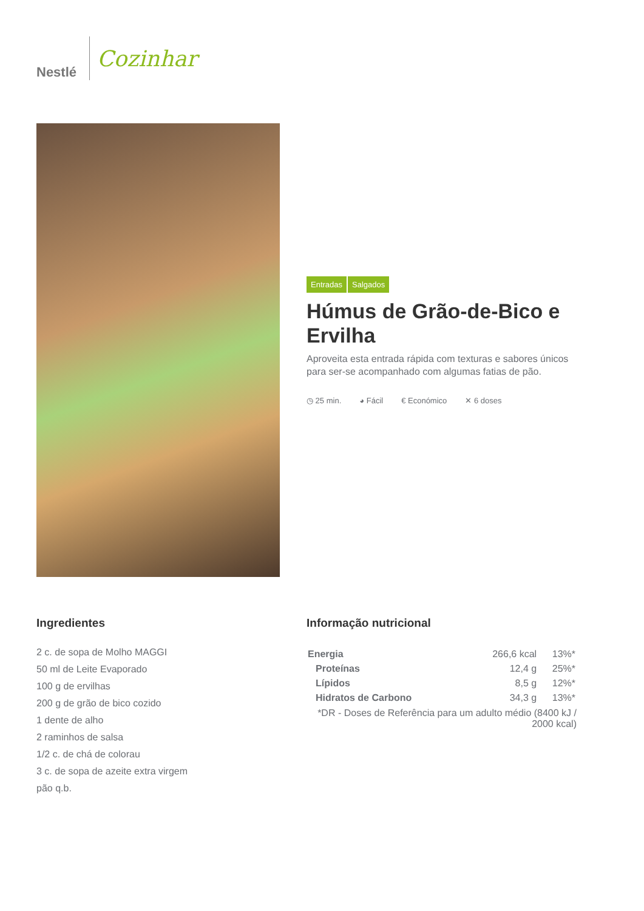Nestlé
Cozinhar
Entradas Salgados
Húmus de Grão-de-Bico e Ervilha
Aproveita esta entrada rápida com texturas e sabores únicos para ser-se acompanhado com algumas fatias de pão.
◷ 25 min. ◕ Fácil € Económico ✕ 6 doses
Ingredientes
2 c. de sopa de Molho MAGGI
50 ml de Leite Evaporado
100 g de ervilhas
200 g de grão de bico cozido
1 dente de alho
2 raminhos de salsa
1/2 c. de chá de colorau
3 c. de sopa de azeite extra virgem
pão q.b.
Informação nutricional
| Energia | 266,6 kcal | 13%* |
| Proteínas | 12,4 g | 25%* |
| Lípidos | 8,5 g | 12%* |
| Hidratos de Carbono | 34,3 g | 13%* |
*DR - Doses de Referência para um adulto médio (8400 kJ / 2000 kcal)